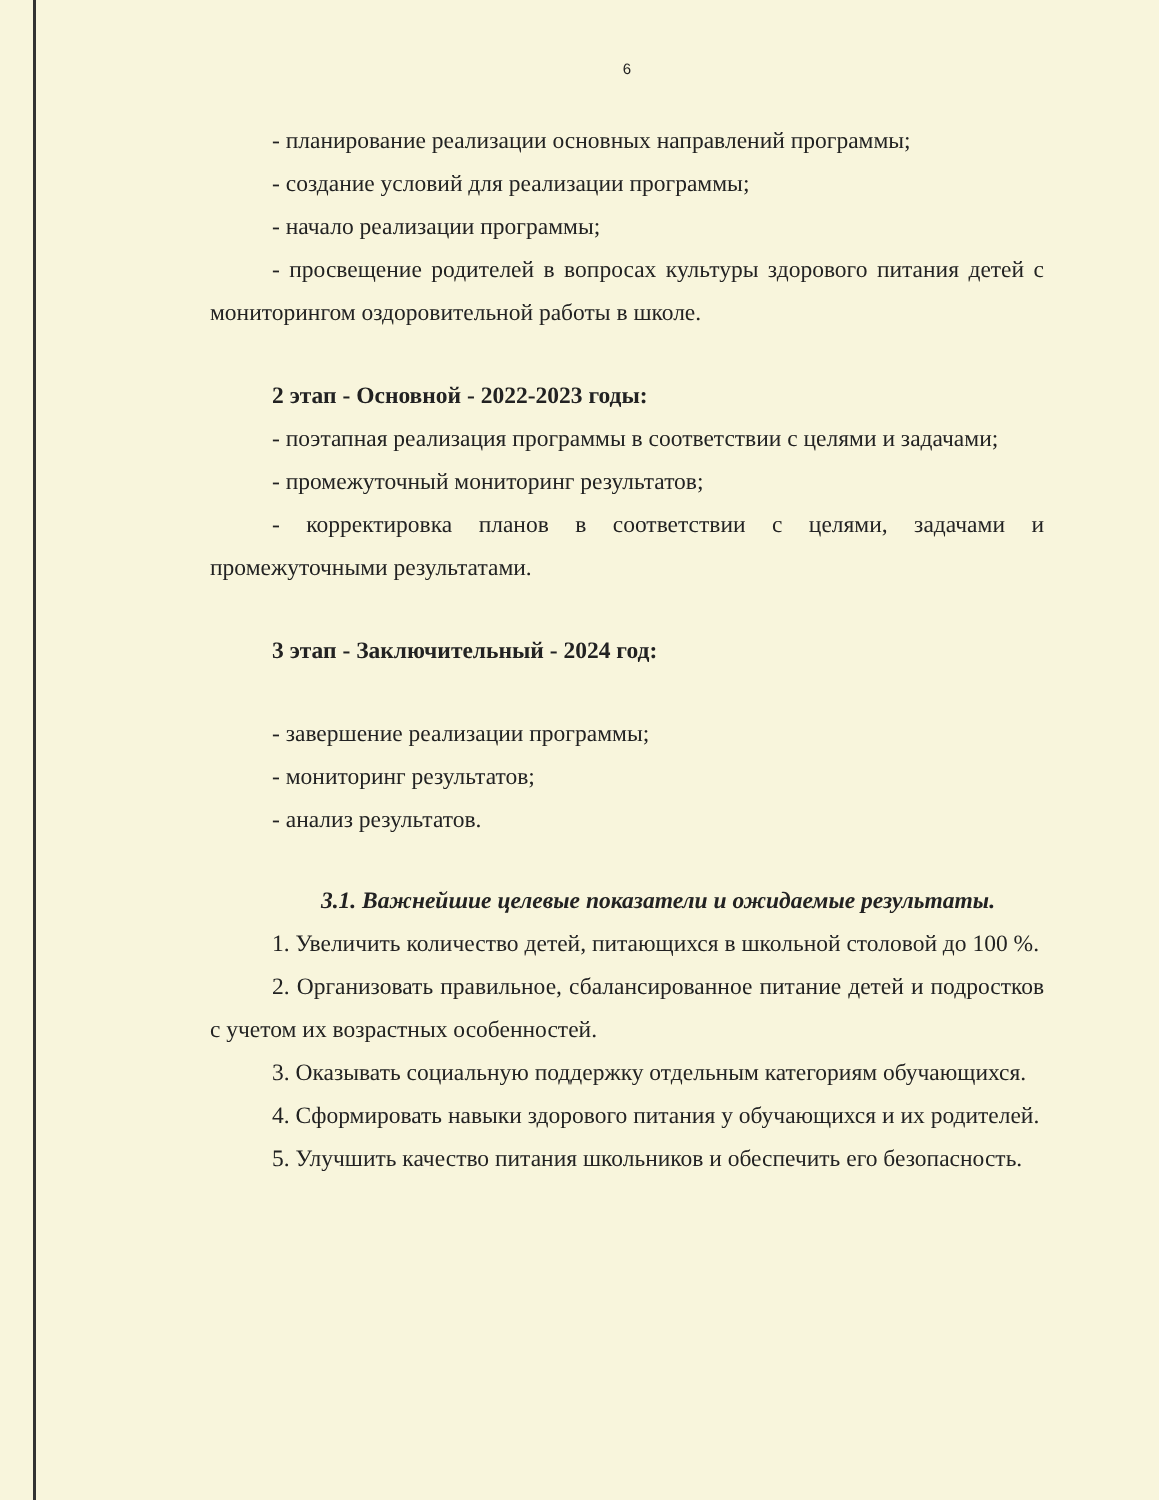6
- планирование реализации основных направлений программы;
- создание условий для реализации программы;
- начало реализации программы;
- просвещение родителей в вопросах культуры здорового питания детей с мониторингом оздоровительной работы в школе.
2 этап - Основной - 2022-2023 годы:
- поэтапная реализация программы в соответствии с целями и задачами;
- промежуточный мониторинг результатов;
- корректировка планов в соответствии с целями, задачами и промежуточными результатами.
3 этап - Заключительный - 2024 год:
- завершение реализации программы;
- мониторинг результатов;
- анализ результатов.
3.1. Важнейшие целевые показатели и ожидаемые результаты.
1. Увеличить количество детей, питающихся в школьной столовой до 100 %.
2. Организовать правильное, сбалансированное питание детей и подростков с учетом их возрастных особенностей.
3. Оказывать социальную поддержку отдельным категориям обучающихся.
4. Сформировать навыки здорового питания у обучающихся и их родителей.
5. Улучшить качество питания школьников и обеспечить его безопасность.